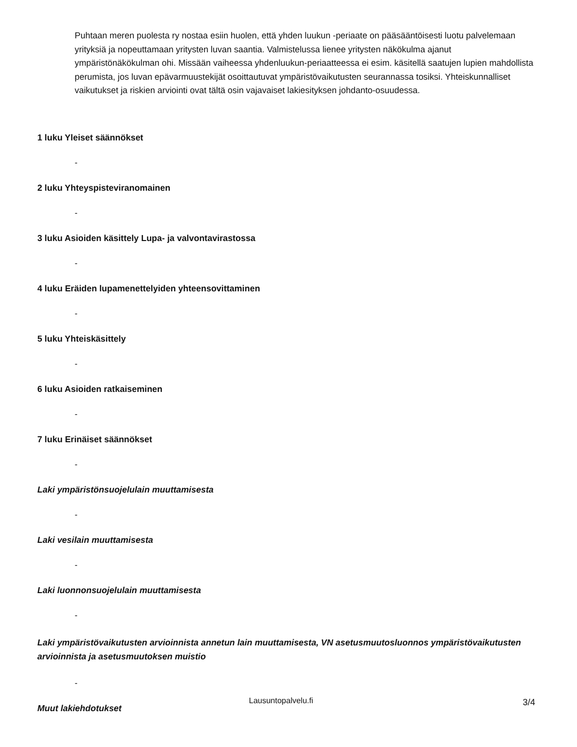Puhtaan meren puolesta ry nostaa esiin huolen, että yhden luukun -periaate on pääsääntöisesti luotu palvelemaan yrityksiä ja nopeuttamaan yritysten luvan saantia. Valmistelussa lienee yritysten näkökulma ajanut ympäristönäkökulman ohi. Missään vaiheessa yhdenluukun-periaatteessa ei esim. käsitellä saatujen lupien mahdollista perumista, jos luvan epävarmuustekijät osoittautuvat ympäristövaikutusten seurannassa tosiksi. Yhteiskunnalliset vaikutukset ja riskien arviointi ovat tältä osin vajavaiset lakiesityksen johdanto-osuudessa.
1 luku Yleiset säännökset
-
2 luku Yhteyspisteviranomainen
-
3 luku Asioiden käsittely Lupa- ja valvontavirastossa
-
4 luku Eräiden lupamenettelyiden yhteensovittaminen
-
5 luku Yhteiskäsittely
-
6 luku Asioiden ratkaiseminen
-
7 luku Erinäiset säännökset
-
Laki ympäristönsuojelulain muuttamisesta
-
Laki vesilain muuttamisesta
-
Laki luonnonsuojelulain muuttamisesta
-
Laki ympäristövaikutusten arvioinnista annetun lain muuttamisesta, VN asetusmuutosluonnos ympäristövaikutusten arvioinnista ja asetusmuutoksen muistio
-
Muut lakiehdotukset
Lausuntopalvelu.fi 3/4